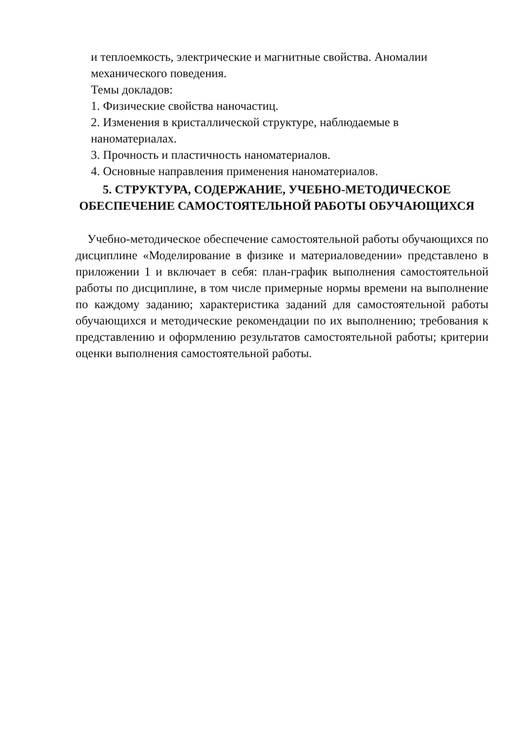и теплоемкость, электрические и магнитные свойства. Аномалии механического поведения.
Темы докладов:
1. Физические свойства наночастиц.
2. Изменения в кристаллической структуре, наблюдаемые в наноматериалах.
3. Прочность и пластичность наноматериалов.
4. Основные направления применения наноматериалов.
5. СТРУКТУРА, СОДЕРЖАНИЕ, УЧЕБНО-МЕТОДИЧЕСКОЕ
ОБЕСПЕЧЕНИЕ САМОСТОЯТЕЛЬНОЙ РАБОТЫ ОБУЧАЮЩИХСЯ
Учебно-методическое обеспечение самостоятельной работы обучающихся по дисциплине «Моделирование в физике и материаловедении» представлено в приложении 1 и включает в себя: план-график выполнения самостоятельной работы по дисциплине, в том числе примерные нормы времени на выполнение по каждому заданию; характеристика заданий для самостоятельной работы обучающихся и методические рекомендации по их выполнению; требования к представлению и оформлению результатов самостоятельной работы; критерии оценки выполнения самостоятельной работы.